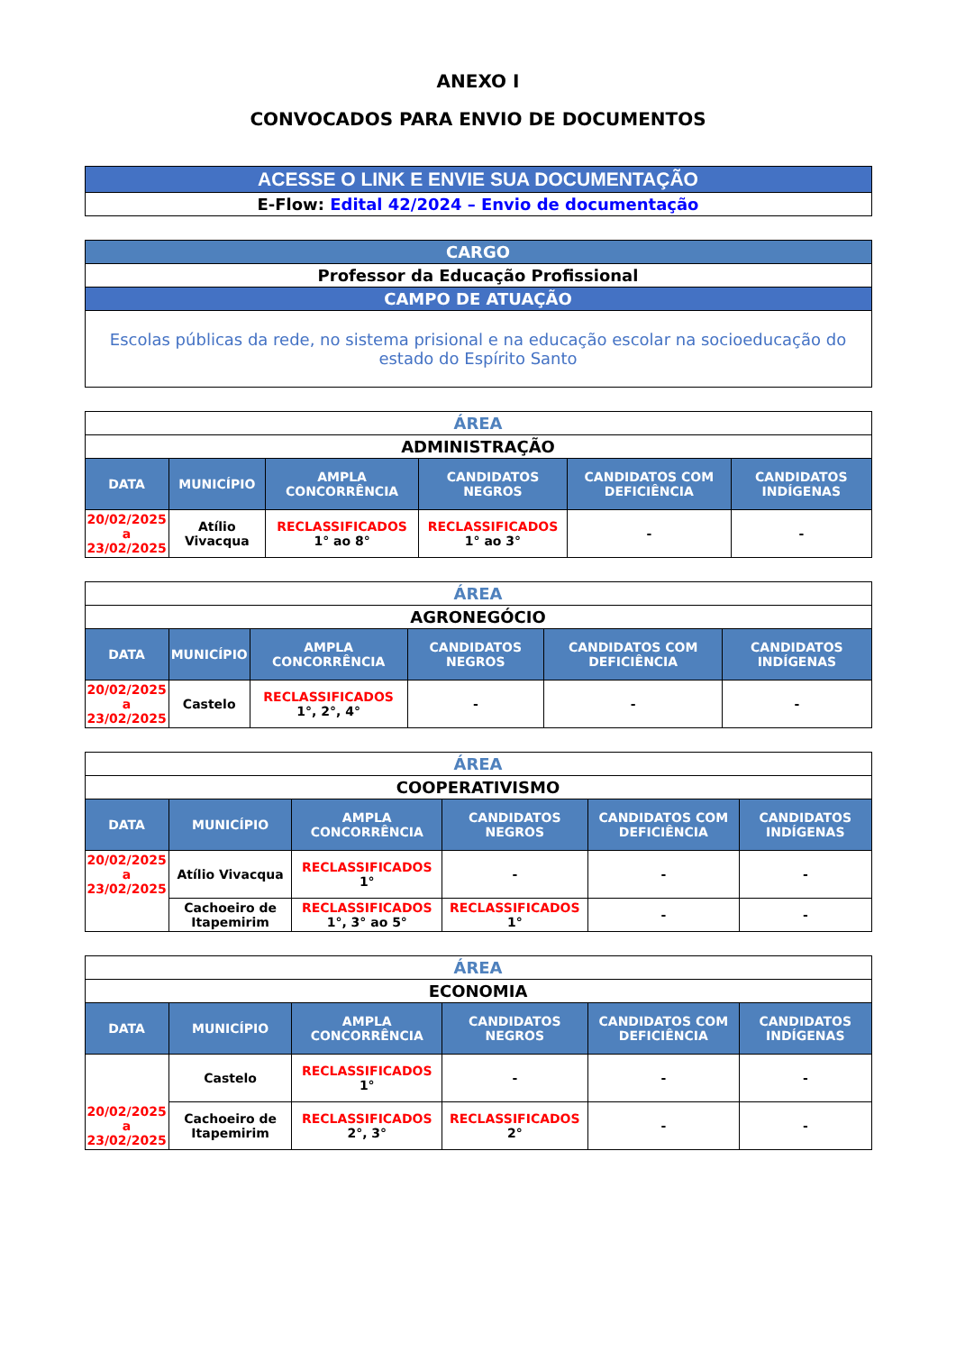ANEXO I
CONVOCADOS PARA ENVIO DE DOCUMENTOS
| ACESSE O LINK E ENVIE SUA DOCUMENTAÇÃO |
| E-Flow: Edital 42/2024 – Envio de documentação |
| CARGO |
| Professor da Educação Profissional |
| CAMPO DE ATUAÇÃO |
| Escolas públicas da rede, no sistema prisional e na educação escolar na socioeducação do estado do Espírito Santo |
| ÁREA | | | | | |
| ADMINISTRAÇÃO | | | | | |
| DATA | MUNICÍPIO | AMPLA CONCORRÊNCIA | CANDIDATOS NEGROS | CANDIDATOS COM DEFICIÊNCIA | CANDIDATOS INDÍGENAS |
| 20/02/2025 a 23/02/2025 | Atílio Vivacqua | RECLASSIFICADOS 1° ao 8° | RECLASSIFICADOS 1° ao 3° | - | - |
| ÁREA | | | | | |
| AGRONEGÓCIO | | | | | |
| DATA | MUNICÍPIO | AMPLA CONCORRÊNCIA | CANDIDATOS NEGROS | CANDIDATOS COM DEFICIÊNCIA | CANDIDATOS INDÍGENAS |
| 20/02/2025 a 23/02/2025 | Castelo | RECLASSIFICADOS 1°, 2°, 4° | - | - | - |
| ÁREA | | | | | |
| COOPERATIVISMO | | | | | |
| DATA | MUNICÍPIO | AMPLA CONCORRÊNCIA | CANDIDATOS NEGROS | CANDIDATOS COM DEFICIÊNCIA | CANDIDATOS INDÍGENAS |
| 20/02/2025 a 23/02/2025 | Atílio Vivacqua | RECLASSIFICADOS 1° | - | - | - |
| | Cachoeiro de Itapemirim | RECLASSIFICADOS 1°, 3° ao 5° | RECLASSIFICADOS 1° | - | - |
| ÁREA | | | | | |
| ECONOMIA | | | | | |
| DATA | MUNICÍPIO | AMPLA CONCORRÊNCIA | CANDIDATOS NEGROS | CANDIDATOS COM DEFICIÊNCIA | CANDIDATOS INDÍGENAS |
| 20/02/2025 a 23/02/2025 | Castelo | RECLASSIFICADOS 1° | - | - | - |
| | Cachoeiro de Itapemirim | RECLASSIFICADOS 2°, 3° | RECLASSIFICADOS 2° | - | - |